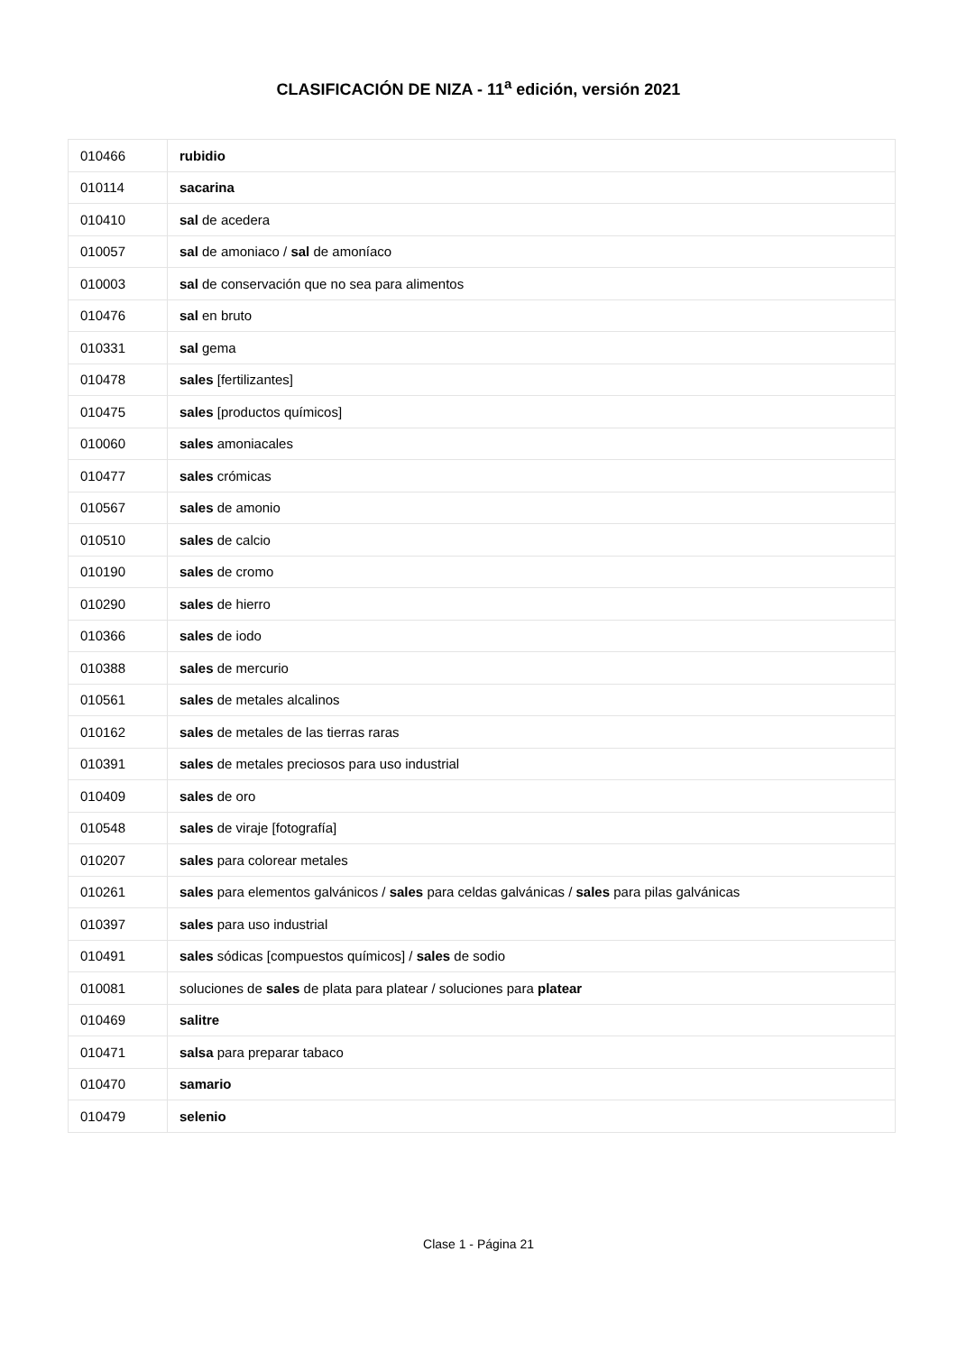CLASIFICACIÓN DE NIZA - 11<sup>a</sup> edición, versión 2021
| 010466 | rubidio |
| 010114 | sacarina |
| 010410 | sal de acedera |
| 010057 | sal de amoniaco / sal de amoníaco |
| 010003 | sal de conservación que no sea para alimentos |
| 010476 | sal en bruto |
| 010331 | sal gema |
| 010478 | sales [fertilizantes] |
| 010475 | sales [productos químicos] |
| 010060 | sales amoniacales |
| 010477 | sales crómicas |
| 010567 | sales de amonio |
| 010510 | sales de calcio |
| 010190 | sales de cromo |
| 010290 | sales de hierro |
| 010366 | sales de iodo |
| 010388 | sales de mercurio |
| 010561 | sales de metales alcalinos |
| 010162 | sales de metales de las tierras raras |
| 010391 | sales de metales preciosos para uso industrial |
| 010409 | sales de oro |
| 010548 | sales de viraje [fotografía] |
| 010207 | sales para colorear metales |
| 010261 | sales para elementos galvánicos / sales para celdas galvánicas / sales para pilas galvánicas |
| 010397 | sales para uso industrial |
| 010491 | sales sódicas [compuestos químicos] / sales de sodio |
| 010081 | soluciones de sales de plata para platear / soluciones para platear |
| 010469 | salitre |
| 010471 | salsa para preparar tabaco |
| 010470 | samario |
| 010479 | selenio |
Clase 1 - Página 21